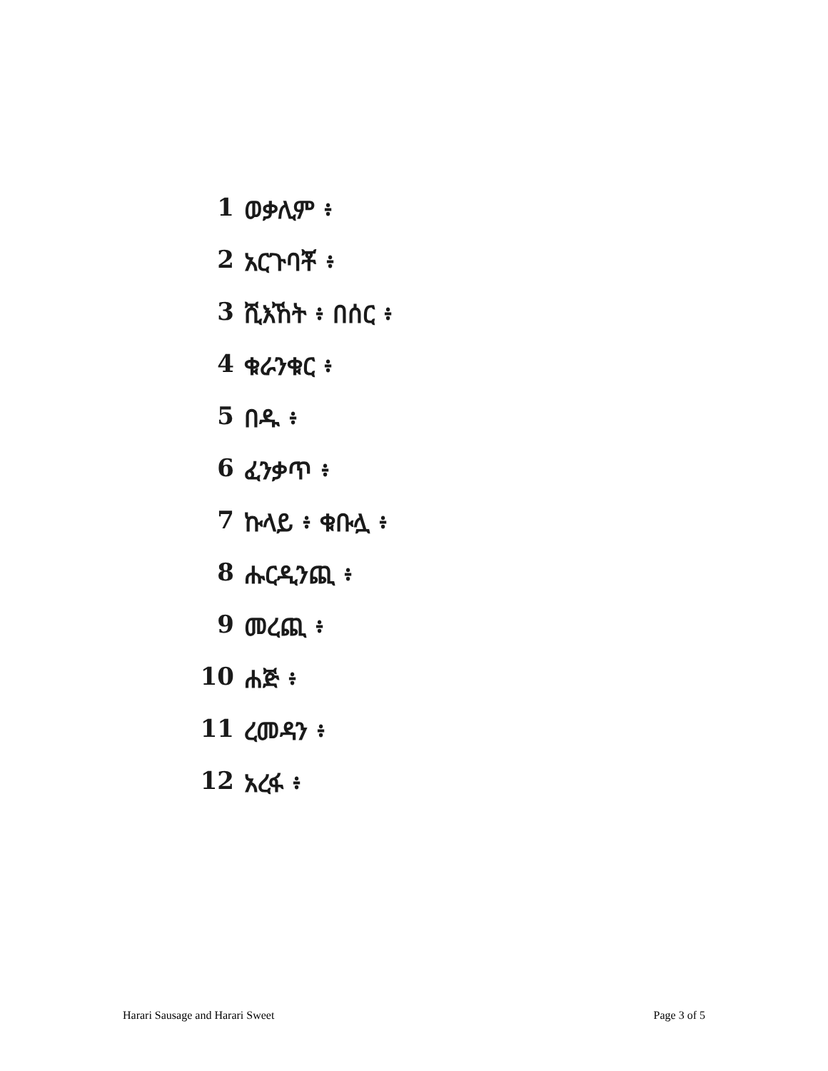1 ወቃሊም ፥
2 አርጉባቾ ፥
3 ሺእኸት ፥ በሰር ፥
4 ቁራንቁር ፥
5 በዱ ፥
6 ፈንቃጥ ፥
7 ኩላይ ፥ ቁቡሏ ፥
8 ሑርዲንጪ ፥
9 መረጪ ፥
10 ሐጅ ፥
11 ረመዳን ፥
12 አረፋ ፥
Harari Sausage and Harari Sweet Page 3 of 5